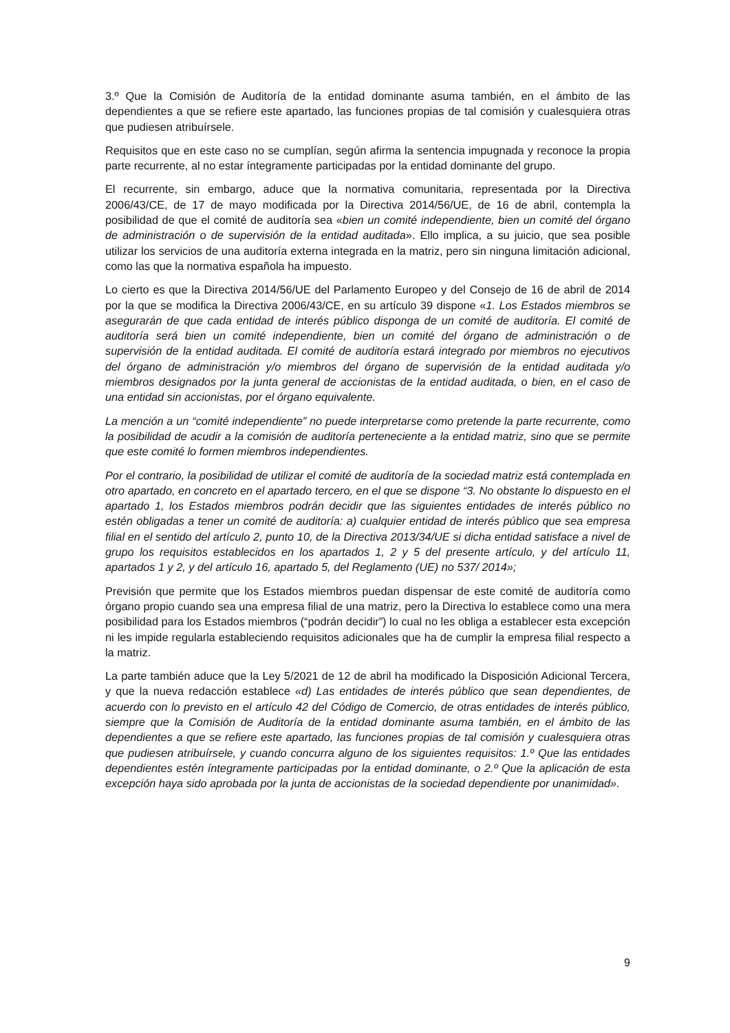3.º Que la Comisión de Auditoría de la entidad dominante asuma también, en el ámbito de las dependientes a que se refiere este apartado, las funciones propias de tal comisión y cualesquiera otras que pudiesen atribuírsele.
Requisitos que en este caso no se cumplían, según afirma la sentencia impugnada y reconoce la propia parte recurrente, al no estar íntegramente participadas por la entidad dominante del grupo.
El recurrente, sin embargo, aduce que la normativa comunitaria, representada por la Directiva 2006/43/CE, de 17 de mayo modificada por la Directiva 2014/56/UE, de 16 de abril, contempla la posibilidad de que el comité de auditoría sea «bien un comité independiente, bien un comité del órgano de administración o de supervisión de la entidad auditada». Ello implica, a su juicio, que sea posible utilizar los servicios de una auditoría externa integrada en la matriz, pero sin ninguna limitación adicional, como las que la normativa española ha impuesto.
Lo cierto es que la Directiva 2014/56/UE del Parlamento Europeo y del Consejo de 16 de abril de 2014 por la que se modifica la Directiva 2006/43/CE, en su artículo 39 dispone «1. Los Estados miembros se asegurarán de que cada entidad de interés público disponga de un comité de auditoría. El comité de auditoría será bien un comité independiente, bien un comité del órgano de administración o de supervisión de la entidad auditada. El comité de auditoría estará integrado por miembros no ejecutivos del órgano de administración y/o miembros del órgano de supervisión de la entidad auditada y/o miembros designados por la junta general de accionistas de la entidad auditada, o bien, en el caso de una entidad sin accionistas, por el órgano equivalente.
La mención a un “comité independiente” no puede interpretarse como pretende la parte recurrente, como la posibilidad de acudir a la comisión de auditoría perteneciente a la entidad matriz, sino que se permite que este comité lo formen miembros independientes.
Por el contrario, la posibilidad de utilizar el comité de auditoría de la sociedad matriz está contemplada en otro apartado, en concreto en el apartado tercero, en el que se dispone “3. No obstante lo dispuesto en el apartado 1, los Estados miembros podrán decidir que las siguientes entidades de interés público no estén obligadas a tener un comité de auditoría: a) cualquier entidad de interés público que sea empresa filial en el sentido del artículo 2, punto 10, de la Directiva 2013/34/UE si dicha entidad satisface a nivel de grupo los requisitos establecidos en los apartados 1, 2 y 5 del presente artículo, y del artículo 11, apartados 1 y 2, y del artículo 16, apartado 5, del Reglamento (UE) no 537/ 2014»;
Previsión que permite que los Estados miembros puedan dispensar de este comité de auditoría como órgano propio cuando sea una empresa filial de una matriz, pero la Directiva lo establece como una mera posibilidad para los Estados miembros (“podrán decidir”) lo cual no les obliga a establecer esta excepción ni les impide regularla estableciendo requisitos adicionales que ha de cumplir la empresa filial respecto a la matriz.
La parte también aduce que la Ley 5/2021 de 12 de abril ha modificado la Disposición Adicional Tercera, y que la nueva redacción establece «d) Las entidades de interés público que sean dependientes, de acuerdo con lo previsto en el artículo 42 del Código de Comercio, de otras entidades de interés público, siempre que la Comisión de Auditoría de la entidad dominante asuma también, en el ámbito de las dependientes a que se refiere este apartado, las funciones propias de tal comisión y cualesquiera otras que pudiesen atribuírsele, y cuando concurra alguno de los siguientes requisitos: 1.º Que las entidades dependientes estén íntegramente participadas por la entidad dominante, o 2.º Que la aplicación de esta excepción haya sido aprobada por la junta de accionistas de la sociedad dependiente por unanimidad».
9